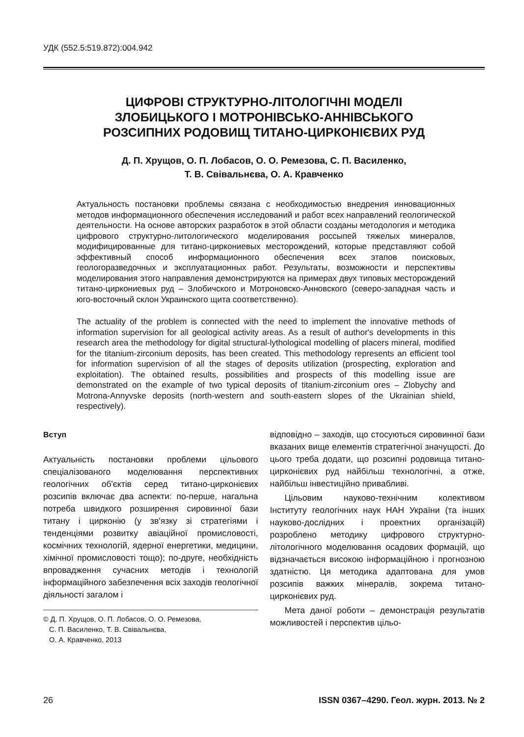УДК (552.5:519.872):004.942
ЦИФРОВІ СТРУКТУРНО-ЛІТОЛОГІЧНІ МОДЕЛІ
ЗЛОБИЦЬКОГО І МОТРОНІВСЬКО-АННІВСЬКОГО
РОЗСИПНИХ РОДОВИЩ ТИТАНО-ЦИРКОНІЄВИХ РУД
Д. П. Хрущов, О. П. Лобасов, О. О. Ремезова, С. П. Василенко,
Т. В. Свівальнєва, О. А. Кравченко
Актуальность постановки проблемы связана с необходимостью внедрения инновационных методов информационного обеспечения исследований и работ всех направлений геологической деятельности. На основе авторских разработок в этой области созданы методология и методика цифрового структурно-литологического моделирования россыпей тяжелых минералов, модифицированные для титано-циркониевых месторождений, которые представляют собой эффективный способ информационного обеспечения всех этапов поисковых, геологоразведочных и эксплуатационных работ. Результаты, возможности и перспективы моделирования этого направления демонстрируются на примерах двух типовых месторождений титано-циркониевых руд – Злобичского и Мотроновско-Анновского (северо-западная часть и юго-восточный склон Украинского щита соответственно).
The actuality of the problem is connected with the need to implement the innovative methods of information supervision for all geological activity areas. As a result of author's developments in this research area the methodology for digital structural-lythological modelling of placers mineral, modified for the titanium-zirconium deposits, has been created. This methodology represents an efficient tool for information supervision of all the stages of deposits utilization (prospecting, exploration and exploitation). The obtained results, possibilities and prospects of this modelling issue are demonstrated on the example of two typical deposits of titanium-zirconium ores – Zlobychy and Motrona-Annyvske deposits (north-western and south-eastern slopes of the Ukrainian shield, respectively).
Вступ
Актуальність постановки проблеми цільового спеціалізованого моделювання перспективних геологічних об'єктів серед титано-цирконієвих розсипів включає два аспекти: по-перше, нагальна потреба швидкого розширення сировинної бази титану і цирконію (у зв'язку зі стратегіями і тенденціями розвитку авіаційної промисловості, космічних технологій, ядерної енергетики, медицини, хімічної промисловості тощо); по-друге, необхідність впровадження сучасних методів і технологій інформаційного забезпечення всіх заходів геологічної діяльності загалом і
© Д. П. Хрущов, О. П. Лобасов, О. О. Ремезова,
С. П. Василенко, Т. В. Свівальнєва,
О. А. Кравченко, 2013
відповідно – заходів, що стосуються сировинної бази вказаних вище елементів стратегічної значущості. До цього треба додати, що розсипні родовища титано-цирконієвих руд найбільш технологічні, а отже, найбільш інвестиційно привабливі.
Цільовим науково-технічним колективом Інституту геологічних наук НАН України (та інших науково-дослідних і проектних організацій) розроблено методику цифрового структурно-літологічного моделювання осадових формацій, що відзначається високою інформаційною і прогнозною здатністю. Ця методика адаптована для умов розсипів важких мінералів, зокрема титано-цирконієвих руд.
Мета даної роботи – демонстрація результатів можливостей і перспектив цільо-
26 ISSN 0367–4290. Геол. журн. 2013. № 2